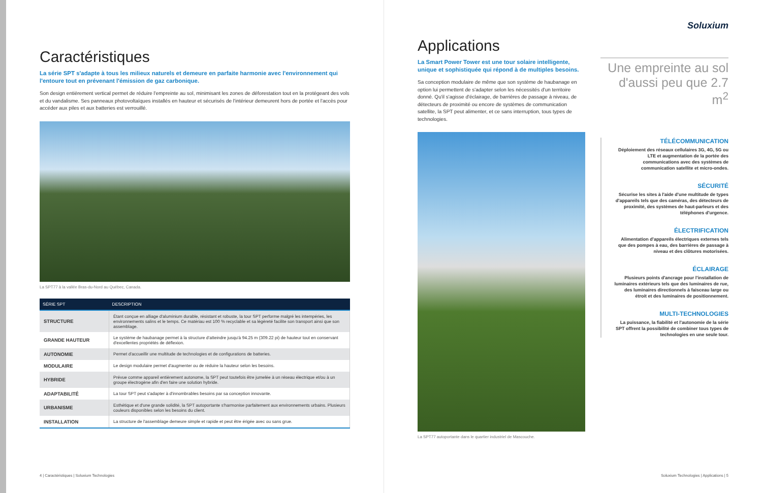Caractéristiques
La série SPT s'adapte à tous les milieux naturels et demeure en parfaite harmonie avec l'environnement qui l'entoure tout en prévenant l'émission de gaz carbonique.
Son design entièrement vertical permet de réduire l'empreinte au sol, minimisant les zones de déforestation tout en la protégeant des vols et du vandalisme. Ses panneaux photovoltaïques installés en hauteur et sécurisés de l'intérieur demeurent hors de portée et l'accès pour accéder aux piles et aux batteries est verrouillé.
La SPT77 à la vallée Bras-du-Nord au Québec, Canada.
| SÉRIE SPT | DESCRIPTION |
| --- | --- |
| STRUCTURE | Étant conçue en alliage d'aluminium durable, résistant et robuste, la tour SPT performe malgré les intempéries, les environnements salins et le temps. Ce matériau est 100 % recyclable et sa légèreté facilite son transport ainsi que son assemblage. |
| GRANDE HAUTEUR | Le système de haubanage permet à la structure d'atteindre jusqu'à 94.25 m (309.22 pi) de hauteur tout en conservant d'excellentes propriétés de déflexion. |
| AUTONOMIE | Permet d'accueillir une multitude de technologies et de configurations de batteries. |
| MODULAIRE | Le design modulaire permet d'augmenter ou de réduire la hauteur selon les besoins. |
| HYBRIDE | Prévue comme appareil entièrement autonome, la SPT peut toutefois être jumelée à un réseau électrique et/ou à un groupe électrogène afin d'en faire une solution hybride. |
| ADAPTABILITÉ | La tour SPT peut s'adapter à d'innombrables besoins par sa conception innovante. |
| URBANISME | Esthétique et d'une grande solidité, la SPT autoportante s'harmonise parfaitement aux environnements urbains. Plusieurs couleurs disponibles selon les besoins du client. |
| INSTALLATION | La structure de l'assemblage demeure simple et rapide et peut être érigée avec ou sans grue. |
4 | Caractéristiques | Soluxium Technologies
Soluxium
Applications
La Smart Power Tower est une tour solaire intelligente, unique et sophistiquée qui répond à de multiples besoins.
Sa conception modulaire de même que son système de haubanage en option lui permettent de s'adapter selon les nécessités d'un territoire donné. Qu'il s'agisse d'éclairage, de barrières de passage à niveau, de détecteurs de proximité ou encore de systèmes de communication satellite, la SPT peut alimenter, et ce sans interruption, tous types de technologies.
La SPT77 autoportante dans le quartier industriel de Mascouche.
Une empreinte au sol d'aussi peu que 2.7 m<sup>2</sup>
TÉLÉCOMMUNICATION
Déploiement des réseaux cellulaires 3G, 4G, 5G ou LTE et augmentation de la portée des communications avec des systèmes de communication satellite et micro-ondes.
SÉCURITÉ
Sécurise les sites à l'aide d'une multitude de types d'appareils tels que des caméras, des détecteurs de proximité, des systèmes de haut-parleurs et des téléphones d'urgence.
ÉLECTRIFICATION
Alimentation d'appareils électriques externes tels que des pompes à eau, des barrières de passage à niveau et des clôtures motorisées.
ÉCLAIRAGE
Plusieurs points d'ancrage pour l'installation de luminaires extérieurs tels que des luminaires de rue, des luminaires directionnels à faisceau large ou étroit et des luminaires de positionnement.
MULTI-TECHNOLOGIES
La puissance, la fiabilité et l'autonomie de la série SPT offrent la possibilité de combiner tous types de technologies en une seule tour.
Soluxium Technologies | Applications | 5